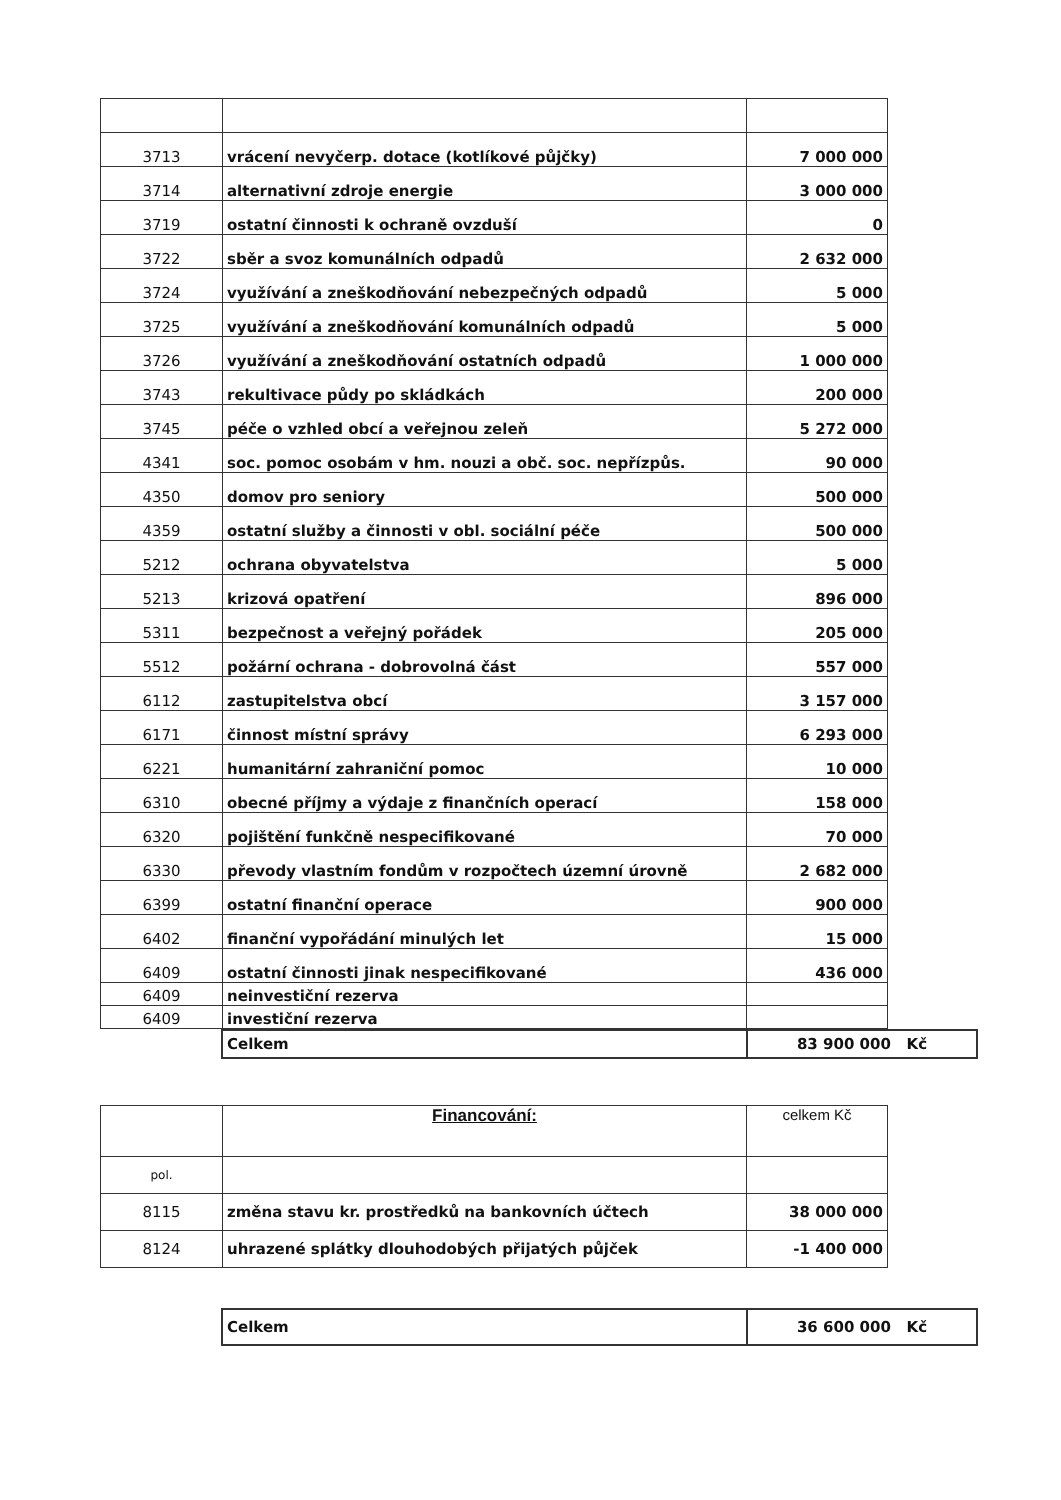| 3713 | vrácení nevyčerp. dotace (kotlíkové půjčky) | 7 000 000 |
| 3714 | alternativní zdroje energie | 3 000 000 |
| 3719 | ostatní činnosti k ochraně ovzduší | 0 |
| 3722 | sběr a svoz komunálních odpadů | 2 632 000 |
| 3724 | využívání a zneškodňování nebezpečných odpadů | 5 000 |
| 3725 | využívání a zneškodňování komunálních odpadů | 5 000 |
| 3726 | využívání a zneškodňování ostatních odpadů | 1 000 000 |
| 3743 | rekultivace půdy po skládkách | 200 000 |
| 3745 | péče o vzhled obcí a veřejnou zeleň | 5 272 000 |
| 4341 | soc. pomoc osobám v hm. nouzi a obč. soc. nepřízpůs. | 90 000 |
| 4350 | domov pro seniory | 500 000 |
| 4359 | ostatní služby a činnosti v obl. sociální péče | 500 000 |
| 5212 | ochrana obyvatelstva | 5 000 |
| 5213 | krizová opatření | 896 000 |
| 5311 | bezpečnost a veřejný pořádek | 205 000 |
| 5512 | požární ochrana - dobrovolná část | 557 000 |
| 6112 | zastupitelstva obcí | 3 157 000 |
| 6171 | činnost místní správy | 6 293 000 |
| 6221 | humanitární zahraniční pomoc | 10 000 |
| 6310 | obecné příjmy a výdaje z finančních operací | 158 000 |
| 6320 | pojištění funkčně nespecifikované | 70 000 |
| 6330 | převody vlastním fondům v rozpočtech územní úrovně | 2 682 000 |
| 6399 | ostatní finanční operace | 900 000 |
| 6402 | finanční vypořádání minulých let | 15 000 |
| 6409 | ostatní činnosti jinak nespecifikované | 436 000 |
| 6409 | neinvestiční rezerva | |
| 6409 | investiční rezerva | |
| Celkem | 83 900 000 Kč |
| | Financování: | celkem Kč |
| pol. | | |
| 8115 | změna stavu kr. prostředků na bankovních účtech | 38 000 000 |
| 8124 | uhrazené splátky dlouhodobých přijatých půjček | -1 400 000 |
| Celkem | 36 600 000 Kč |